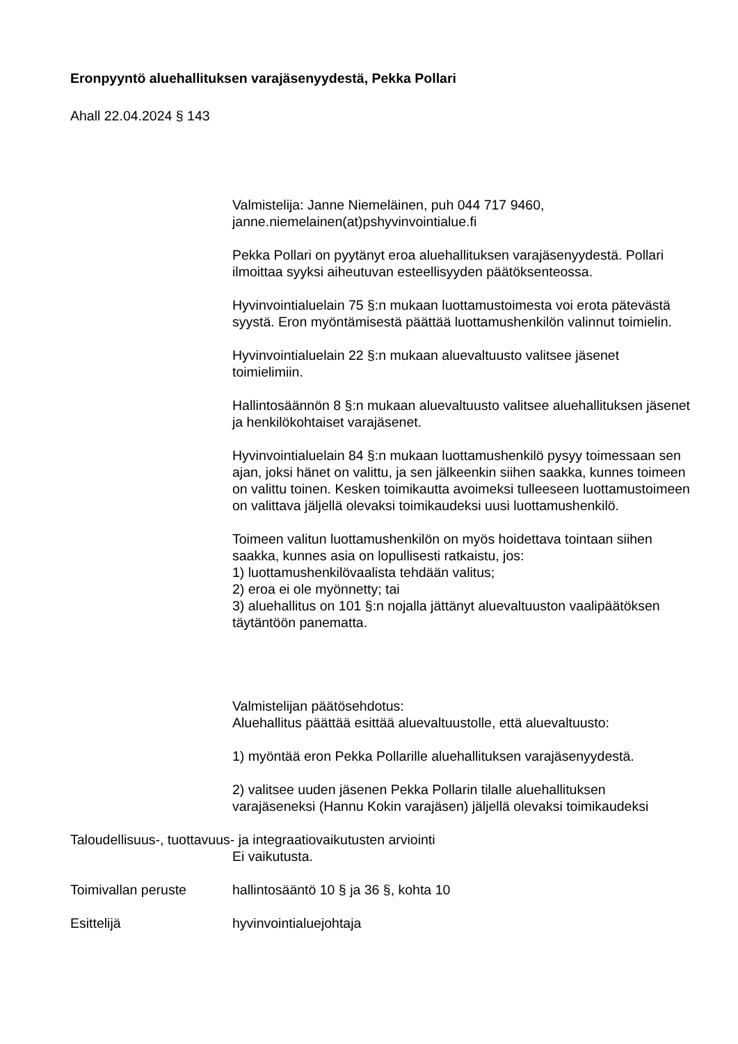Eronpyyntö aluehallituksen varajäsenyydestä, Pekka Pollari
Ahall 22.04.2024 § 143
Valmistelija: Janne Niemeläinen, puh 044 717 9460,
janne.niemelainen(at)pshyvinvointialue.fi
Pekka Pollari on pyytänyt eroa aluehallituksen varajäsenyydestä. Pollari ilmoittaa syyksi aiheutuvan esteellisyyden päätöksenteossa.
Hyvinvointialuelain 75 §:n mukaan luottamustoimesta voi erota pätevästä syystä. Eron myöntämisestä päättää luottamushenkilön valinnut toimielin.
Hyvinvointialuelain 22 §:n mukaan aluevaltuusto valitsee jäsenet toimielimiin.
Hallintosäännön 8 §:n mukaan aluevaltuusto valitsee aluehallituksen jäsenet ja henkilökohtaiset varajäsenet.
Hyvinvointialuelain 84 §:n mukaan luottamushenkilö pysyy toimessaan sen ajan, joksi hänet on valittu, ja sen jälkeenkin siihen saakka, kunnes toimeen on valittu toinen. Kesken toimikautta avoimeksi tulleeseen luottamustoimeen on valittava jäljellä olevaksi toimikaudeksi uusi luottamushenkilö.
Toimeen valitun luottamushenkilön on myös hoidettava tointaan siihen saakka, kunnes asia on lopullisesti ratkaistu, jos:
1) luottamushenkilövaalista tehdään valitus;
2) eroa ei ole myönnetty; tai
3) aluehallitus on 101 §:n nojalla jättänyt aluevaltuuston vaalipäätöksen täytäntöön panematta.
Valmistelijan päätösehdotus:
Aluehallitus päättää esittää aluevaltuustolle, että aluevaltuusto:
1) myöntää eron Pekka Pollarille aluehallituksen varajäsenyydestä.
2) valitsee uuden jäsenen Pekka Pollarin tilalle aluehallituksen varajäseneksi (Hannu Kokin varajäsen) jäljellä olevaksi toimikaudeksi
Taloudellisuus-, tuottavuus- ja integraatiovaikutusten arviointi
Ei vaikutusta.
Toimivallan peruste hallintosääntö 10 § ja 36 §, kohta 10
Esittelijä hyvinvointialuejohtaja